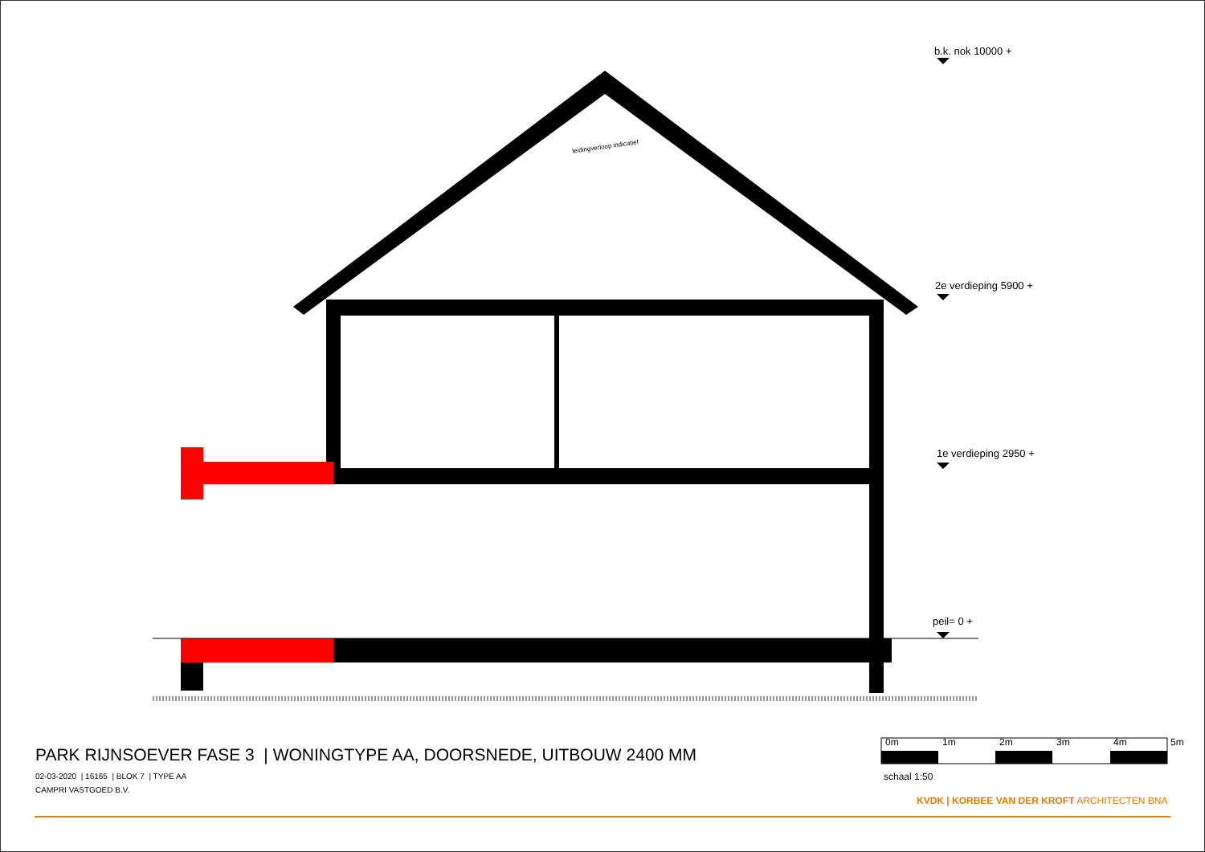b.k. nok 10000 +
2e verdieping 5900 +
1e verdieping 2950 +
peil= 0 +
leidingverloop indicatief
0m 1m 2m 3m 4m 5m
schaal 1:50
PARK RIJNSOEVER FASE 3 | WONINGTYPE AA, DOORSNEDE, UITBOUW 2400 MM
02-03-2020 | 16165 | BLOK 7 | TYPE AA
CAMPRI VASTGOED B.V.
KVDK | KORBEE VAN DER KROFT ARCHITECTEN BNA